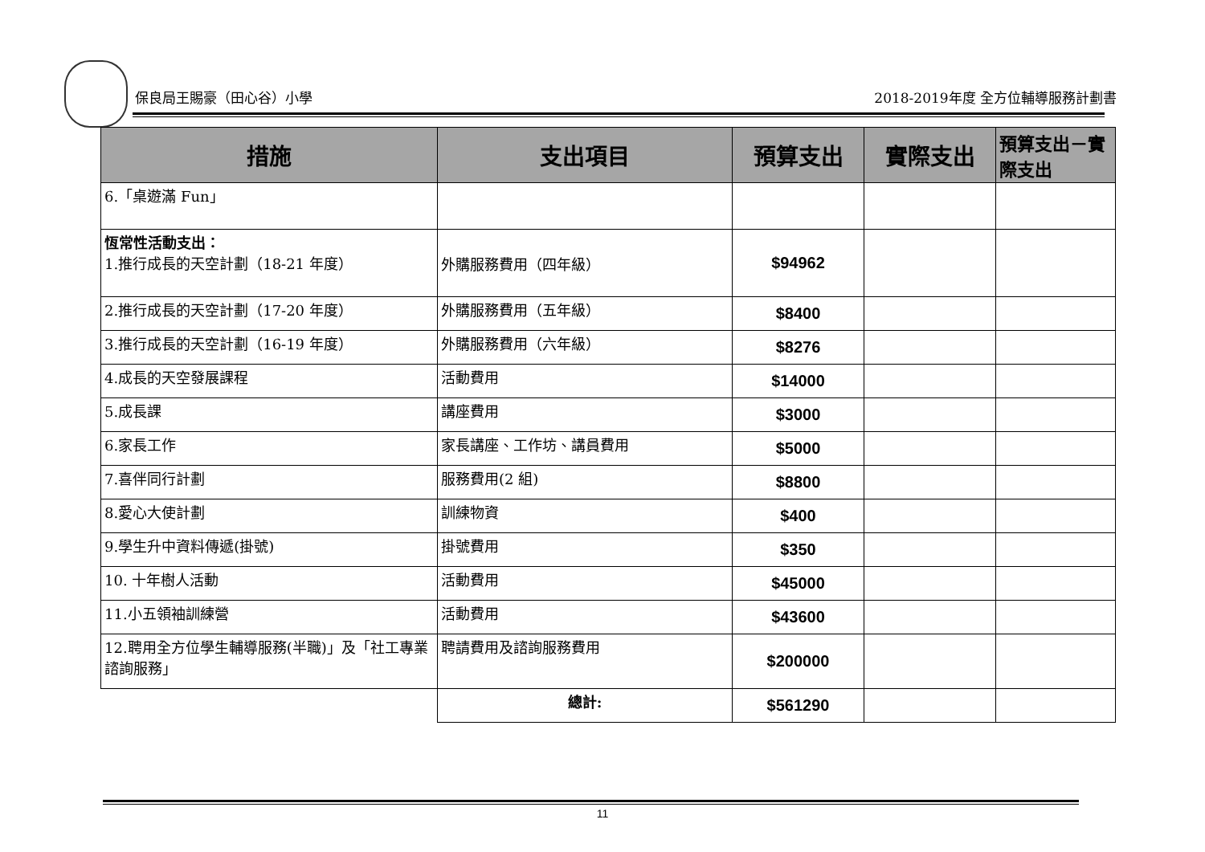保良局王賜豪（田心谷）小學 2018-2019年度 全方位輔導服務計劃書
| 措施 | 支出項目 | 預算支出 | 實際支出 | 預算支出－實際支出 |
| --- | --- | --- | --- | --- |
| 6.「桌遊滿 Fun」 | | | | |
| 恆常性活動支出： 1.推行成長的天空計劃（18-21 年度） | 外購服務費用（四年級） | $94962 | | |
| 2.推行成長的天空計劃（17-20 年度） | 外購服務費用（五年級） | $8400 | | |
| 3.推行成長的天空計劃（16-19 年度） | 外購服務費用（六年級） | $8276 | | |
| 4.成長的天空發展課程 | 活動費用 | $14000 | | |
| 5.成長課 | 講座費用 | $3000 | | |
| 6.家長工作 | 家長講座、工作坊、講員費用 | $5000 | | |
| 7.喜伴同行計劃 | 服務費用(2 組) | $8800 | | |
| 8.愛心大使計劃 | 訓練物資 | $400 | | |
| 9.學生升中資料傳遞(掛號) | 掛號費用 | $350 | | |
| 10. 十年樹人活動 | 活動費用 | $45000 | | |
| 11.小五領袖訓練營 | 活動費用 | $43600 | | |
| 12.聘用全方位學生輔導服務(半職)」及「社工專業諮詢服務」 | 聘請費用及諮詢服務費用 | $200000 | | |
| | 總計: | $561290 | | |
11